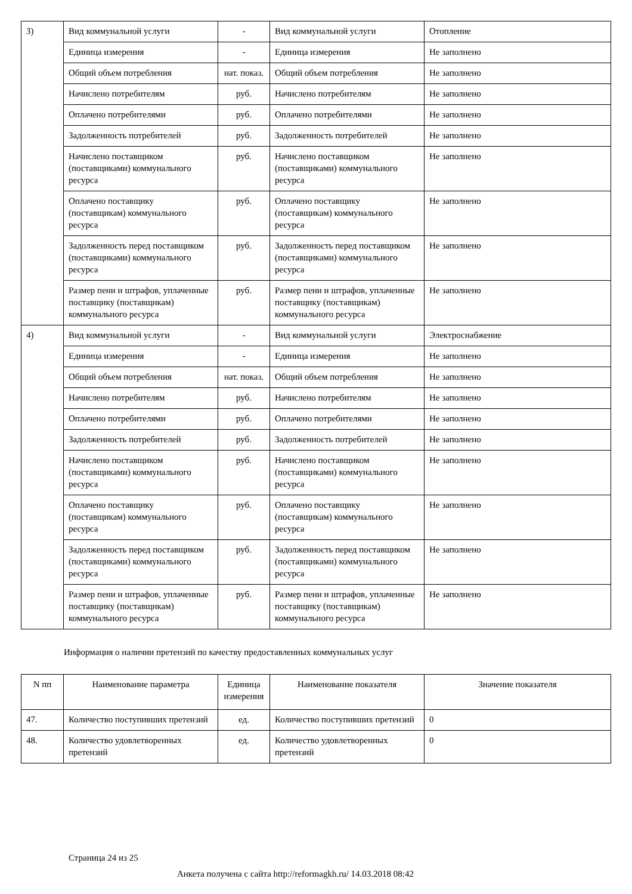| 3) | Вид коммунальной услуги | - | Вид коммунальной услуги | Отопление |
| | Единица измерения | - | Единица измерения | Не заполнено |
| | Общий объем потребления | нат. показ. | Общий объем потребления | Не заполнено |
| | Начислено потребителям | руб. | Начислено потребителям | Не заполнено |
| | Оплачено потребителями | руб. | Оплачено потребителями | Не заполнено |
| | Задолженность потребителей | руб. | Задолженность потребителей | Не заполнено |
| | Начислено поставщиком (поставщиками) коммунального ресурса | руб. | Начислено поставщиком (поставщиками) коммунального ресурса | Не заполнено |
| | Оплачено поставщику (поставщикам) коммунального ресурса | руб. | Оплачено поставщику (поставщикам) коммунального ресурса | Не заполнено |
| | Задолженность перед поставщиком (поставщиками) коммунального ресурса | руб. | Задолженность перед поставщиком (поставщиками) коммунального ресурса | Не заполнено |
| | Размер пени и штрафов, уплаченные поставщику (поставщикам) коммунального ресурса | руб. | Размер пени и штрафов, уплаченные поставщику (поставщикам) коммунального ресурса | Не заполнено |
| 4) | Вид коммунальной услуги | - | Вид коммунальной услуги | Электроснабжение |
| | Единица измерения | - | Единица измерения | Не заполнено |
| | Общий объем потребления | нат. показ. | Общий объем потребления | Не заполнено |
| | Начислено потребителям | руб. | Начислено потребителям | Не заполнено |
| | Оплачено потребителями | руб. | Оплачено потребителями | Не заполнено |
| | Задолженность потребителей | руб. | Задолженность потребителей | Не заполнено |
| | Начислено поставщиком (поставщиками) коммунального ресурса | руб. | Начислено поставщиком (поставщиками) коммунального ресурса | Не заполнено |
| | Оплачено поставщику (поставщикам) коммунального ресурса | руб. | Оплачено поставщику (поставщикам) коммунального ресурса | Не заполнено |
| | Задолженность перед поставщиком (поставщиками) коммунального ресурса | руб. | Задолженность перед поставщиком (поставщиками) коммунального ресурса | Не заполнено |
| | Размер пени и штрафов, уплаченные поставщику (поставщикам) коммунального ресурса | руб. | Размер пени и штрафов, уплаченные поставщику (поставщикам) коммунального ресурса | Не заполнено |
Информация о наличии претензий по качеству предоставленных коммунальных услуг
| N пп | Наименование параметра | Единица измерения | Наименование показателя | Значение показателя |
| --- | --- | --- | --- | --- |
| 47. | Количество поступивших претензий | ед. | Количество поступивших претензий | 0 |
| 48. | Количество удовлетворенных претензий | ед. | Количество удовлетворенных претензий | 0 |
Страница 24 из 25
Анкета получена с сайта http://reformagkh.ru/ 14.03.2018 08:42